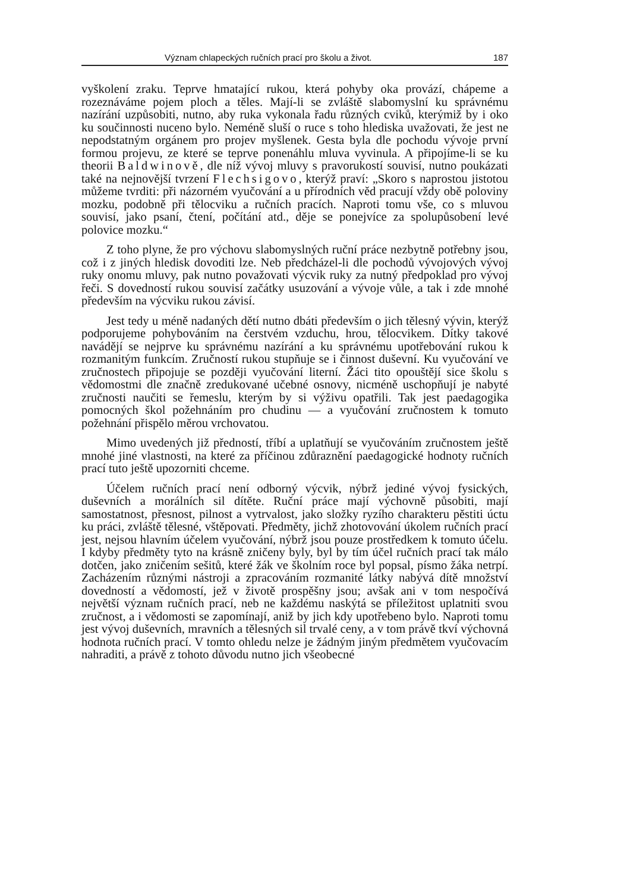Význam chlapeckých ručních prací pro školu a život. 187
vyškolení zraku. Teprve hmatající rukou, která pohyby oka provází, chápeme a rozeznáváme pojem ploch a těles. Mají-li se zvláště slabomyslní ku správnému nazírání uzpůsobiti, nutno, aby ruka vykonala řadu různých cviků, kterýmiž by i oko ku součinnosti nuceno bylo. Neméně sluší o ruce s toho hlediska uvažovati, že jest ne nepodstatným orgánem pro projev myšlenek. Gesta byla dle pochodu vývoje první formou projevu, ze které se teprve ponenáhlu mluva vyvinula. A připojíme-li se ku theorii Baldwinově, dle níž vývoj mluvy s pravorukostí souvisí, nutno poukázati také na nejnovější tvrzení Flechsigovo, kterýž praví: „Skoro s naprostou jistotou můžeme tvrditi: při názorném vyučování a u přírodních věd pracují vždy obě poloviny mozku, podobně při tělocviku a ručních pracích. Naproti tomu vše, co s mluvou souvisí, jako psaní, čtení, počítání atd., děje se ponejvíce za spolupůsobení levé polovice mozku.“
Z toho plyne, že pro výchovu slabomyslných ruční práce nezbytně potřebny jsou, což i z jiných hledisk dovoditi lze. Neb předcházel-li dle pochodů vývojových vývoj ruky onomu mluvy, pak nutno považovati výcvik ruky za nutný předpoklad pro vývoj řeči. S dovedností rukou souvisí začátky usuzování a vývoje vůle, a tak i zde mnohé především na výcviku rukou závisí.
Jest tedy u méně nadaných dětí nutno dbáti především o jich tělesný vývin, kterýž podporujeme pohybováním na čerstvém vzduchu, hrou, tělocvikem. Dítky takové navádějí se nejprve ku správnému nazírání a ku správnému upotřebování rukou k rozmanitým funkcím. Zručností rukou stupňuje se i činnost duševní. Ku vyučování ve zručnostech připojuje se později vyučování literní. Žáci tito opouštějí sice školu s vědomostmi dle značně zredukované učebné osnovy, nicméně uschopňují je nabyté zručnosti naučiti se řemeslu, kterým by si výživu opatřili. Tak jest paedagogika pomocných škol požehnáním pro chudinu — a vyučování zručnostem k tomuto požehnání přispělo měrou vrchovatou.
Mimo uvedených již předností, tříbí a uplatňují se vyučováním zručnostem ještě mnohé jiné vlastnosti, na které za příčinou zdůraznění paedagogické hodnoty ručních prací tuto ještě upozorniti chceme.
Účelem ručních prací není odborný výcvik, nýbrž jediné vývoj fysických, duševních a morálních sil dítěte. Ruční práce mají výchovně působiti, mají samostatnost, přesnost, pilnost a vytrvalost, jako složky ryzího charakteru pěstiti úctu ku práci, zvláště tělesné, vštěpovati. Předměty, jichž zhotovování úkolem ručních prací jest, nejsou hlavním účelem vyučování, nýbrž jsou pouze prostředkem k tomuto účelu. I kdyby předměty tyto na krásně zničeny byly, byl by tím účel ručních prací tak málo dotčen, jako zničením sešitů, které žák ve školním roce byl popsal, písmo žáka netrpí. Zacházením různými nástroji a zpracováním rozmanité látky nabývá dítě množství dovedností a vědomostí, jež v životě prospěšny jsou; avšak ani v tom nespočívá největší význam ručních prací, neb ne každému naskýtá se příležitost uplatniti svou zručnost, a i vědomosti se zapomínají, aniž by jich kdy upotřebeno bylo. Naproti tomu jest vývoj duševních, mravních a tělesných sil trvalé ceny, a v tom právě tkví výchovná hodnota ručních prací. V tomto ohledu nelze je žádným jiným předmětem vyučovacím nahraditi, a právě z tohoto důvodu nutno jich všeobecné